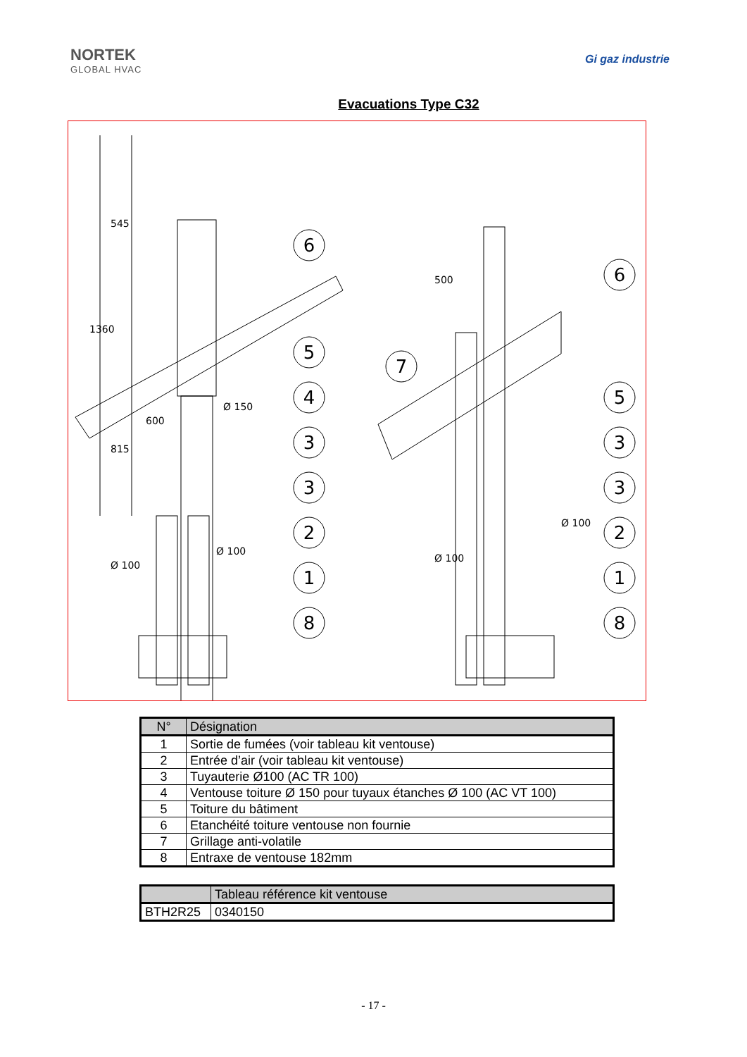NORTEK
GLOBAL HVAC
Gi gaz industrie
Evacuations Type C32
6
5
4
3
3
2
1
8
6
5
3
3
2
1
8
7
1360
545
815
600
Ø 150
Ø 100
Ø 100
500
Ø 100
Ø 100
| N° | Désignation |
| --- | --- |
| 1 | Sortie de fumées (voir tableau kit ventouse) |
| 2 | Entrée d’air (voir tableau kit ventouse) |
| 3 | Tuyauterie Ø100 (AC TR 100) |
| 4 | Ventouse toiture Ø 150 pour tuyaux étanches Ø 100 (AC VT 100) |
| 5 | Toiture du bâtiment |
| 6 | Etanchéité toiture ventouse non fournie |
| 7 | Grillage anti-volatile |
| 8 | Entraxe de ventouse 182mm |
| | Tableau référence kit ventouse |
| --- | --- |
| BTH2R25 | 0340150 |
- 17 -